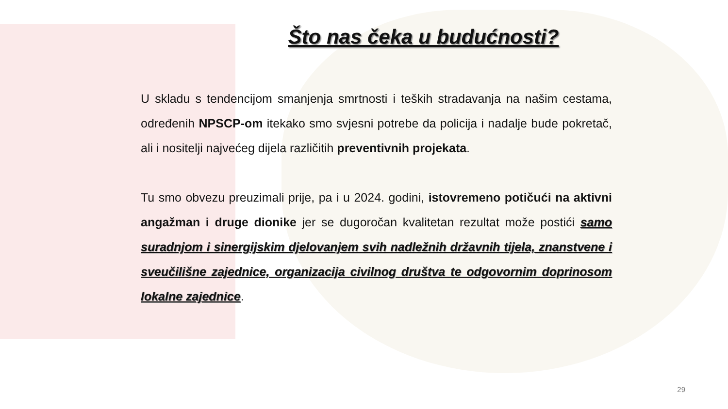Što nas čeka u budućnosti?
U skladu s tendencijom smanjenja smrtnosti i teških stradavanja na našim cestama, određenih NPSCP-om itekako smo svjesni potrebe da policija i nadalje bude pokretač, ali i nositelji najvećeg dijela različitih preventivnih projekata.
Tu smo obvezu preuzimali prije, pa i u 2024. godini, istovremeno potičući na aktivni angažman i druge dionike jer se dugoročan kvalitetan rezultat može postići samo suradnjom i sinergijskim djelovanjem svih nadležnih državnih tijela, znanstvene i sveučilišne zajednice, organizacija civilnog društva te odgovornim doprinosom lokalne zajednice.
29